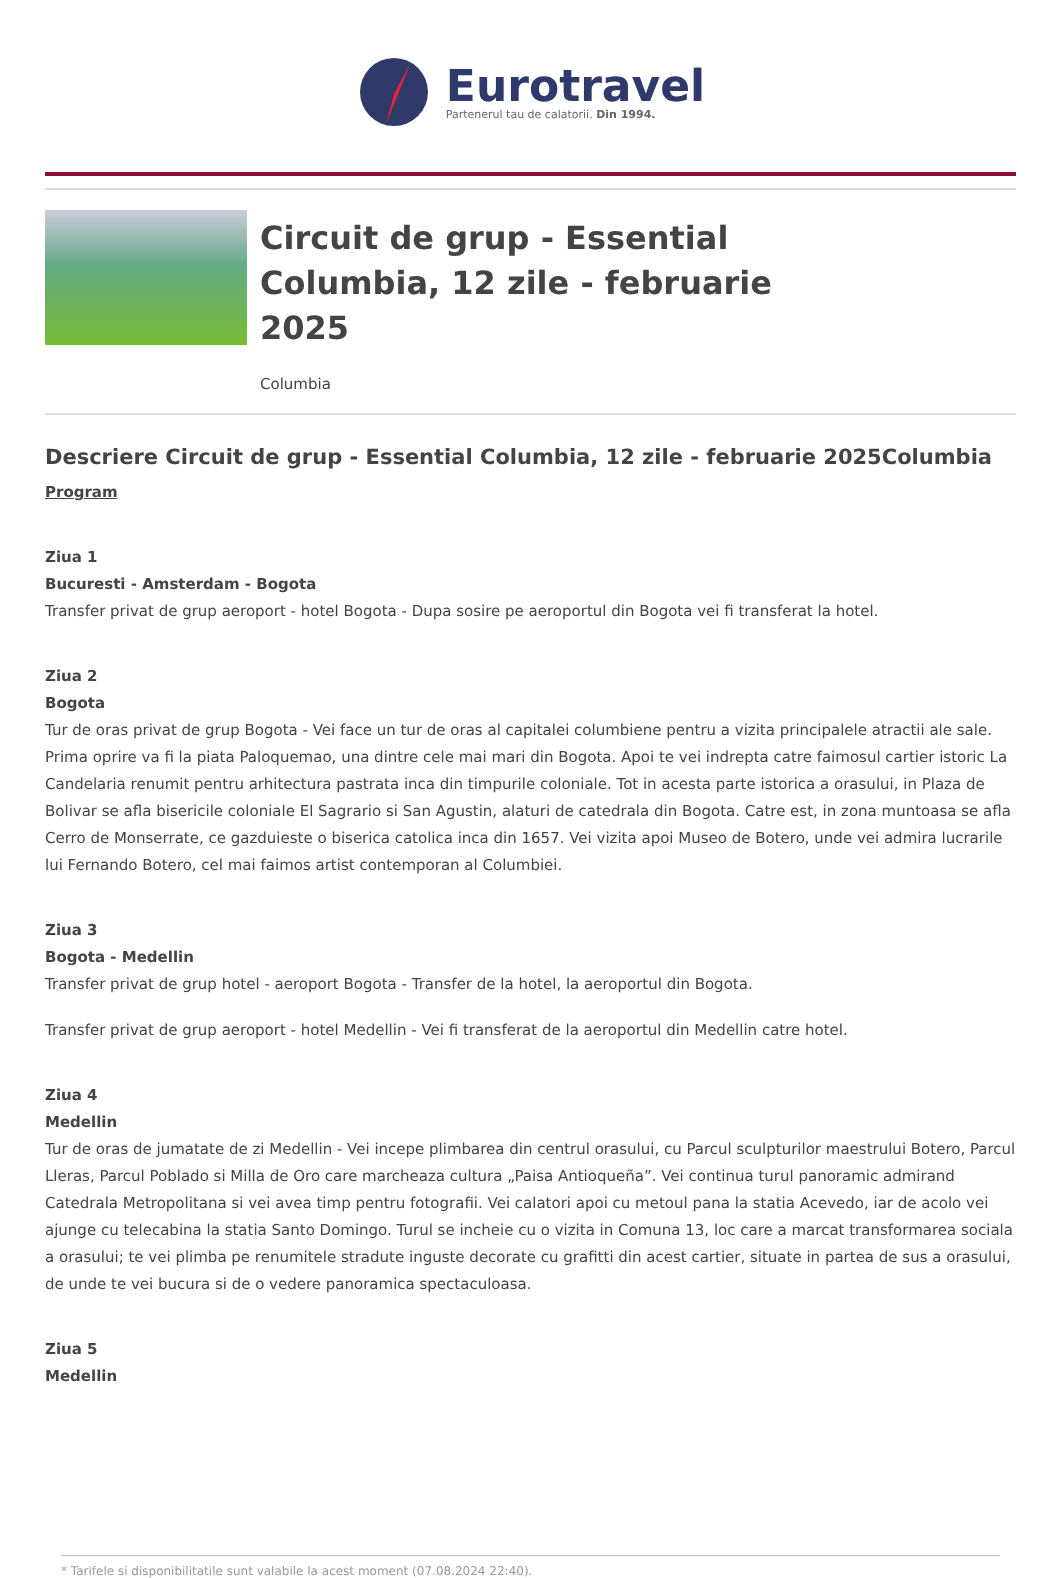Eurotravel
Partenerul tau de calatorii. Din 1994.
Circuit de grup - Essential Columbia, 12 zile - februarie 2025
Columbia
Descriere Circuit de grup - Essential Columbia, 12 zile - februarie 2025Columbia
Program
Ziua 1
Bucuresti - Amsterdam - Bogota
Transfer privat de grup aeroport - hotel Bogota - Dupa sosire pe aeroportul din Bogota vei fi transferat la hotel.
Ziua 2
Bogota
Tur de oras privat de grup Bogota - Vei face un tur de oras al capitalei columbiene pentru a vizita principalele atractii ale sale. Prima oprire va fi la piata Paloquemao, una dintre cele mai mari din Bogota. Apoi te vei indrepta catre faimosul cartier istoric La Candelaria renumit pentru arhitectura pastrata inca din timpurile coloniale. Tot in acesta parte istorica a orasului, in Plaza de Bolivar se afla bisericile coloniale El Sagrario si San Agustin, alaturi de catedrala din Bogota. Catre est, in zona muntoasa se afla Cerro de Monserrate, ce gazduieste o biserica catolica inca din 1657. Vei vizita apoi Museo de Botero, unde vei admira lucrarile lui Fernando Botero, cel mai faimos artist contemporan al Columbiei.
Ziua 3
Bogota - Medellin
Transfer privat de grup hotel - aeroport Bogota - Transfer de la hotel, la aeroportul din Bogota.
Transfer privat de grup aeroport - hotel Medellin - Vei fi transferat de la aeroportul din Medellin catre hotel.
Ziua 4
Medellin
Tur de oras de jumatate de zi Medellin - Vei incepe plimbarea din centrul orasului, cu Parcul sculpturilor maestrului Botero, Parcul Lleras, Parcul Poblado si Milla de Oro care marcheaza cultura „Paisa Antioqueña”. Vei continua turul panoramic admirand Catedrala Metropolitana si vei avea timp pentru fotografii. Vei calatori apoi cu metoul pana la statia Acevedo, iar de acolo vei ajunge cu telecabina la statia Santo Domingo. Turul se incheie cu o vizita in Comuna 13, loc care a marcat transformarea sociala a orasului; te vei plimba pe renumitele stradute inguste decorate cu grafitti din acest cartier, situate in partea de sus a orasului, de unde te vei bucura si de o vedere panoramica spectaculoasa.
Ziua 5
Medellin
* Tarifele si disponibilitatile sunt valabile la acest moment (07.08.2024 22:40).